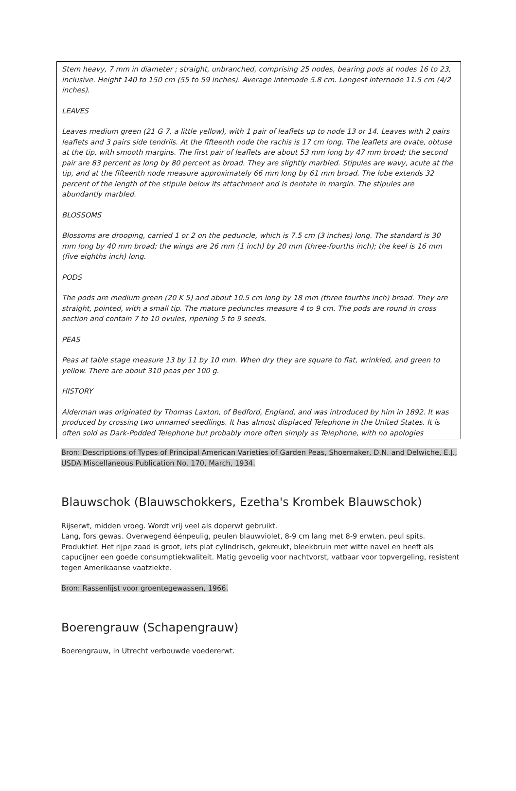Stem heavy, 7 mm in diameter ; straight, unbranched, comprising 25 nodes, bearing pods at nodes 16 to 23, inclusive. Height 140 to 150 cm (55 to 59 inches). Average internode 5.8 cm. Longest internode 11.5 cm (4/2 inches).
LEAVES
Leaves medium green (21 G 7, a little yellow), with 1 pair of leaflets up to node 13 or 14. Leaves with 2 pairs leaflets and 3 pairs side tendrils. At the fifteenth node the rachis is 17 cm long. The leaflets are ovate, obtuse at the tip, with smooth margins. The first pair of leaflets are about 53 mm long by 47 mm broad; the second pair are 83 percent as long by 80 percent as broad. They are slightly marbled. Stipules are wavy, acute at the tip, and at the fifteenth node measure approximately 66 mm long by 61 mm broad. The lobe extends 32 percent of the length of the stipule below its attachment and is dentate in margin. The stipules are abundantly marbled.
BLOSSOMS
Blossoms are drooping, carried 1 or 2 on the peduncle, which is 7.5 cm (3 inches) long. The standard is 30 mm long by 40 mm broad; the wings are 26 mm (1 inch) by 20 mm (three-fourths inch); the keel is 16 mm (five eighths inch) long.
PODS
The pods are medium green (20 K 5) and about 10.5 cm long by 18 mm (three fourths inch) broad. They are straight, pointed, with a small tip. The mature peduncles measure 4 to 9 cm. The pods are round in cross section and contain 7 to 10 ovules, ripening 5 to 9 seeds.
PEAS
Peas at table stage measure 13 by 11 by 10 mm. When dry they are square to flat, wrinkled, and green to yellow. There are about 310 peas per 100 g.
HISTORY
Alderman was originated by Thomas Laxton, of Bedford, England, and was introduced by him in 1892. It was produced by crossing two unnamed seedlings. It has almost displaced Telephone in the United States. It is often sold as Dark-Podded Telephone but probably more often simply as Telephone, with no apologies
Bron: Descriptions of Types of Principal American Varieties of Garden Peas, Shoemaker, D.N. and Delwiche, E.J., USDA Miscellaneous Publication No. 170, March, 1934.
Blauwschok (Blauwschokkers, Ezetha's Krombek Blauwschok)
Rijserwt, midden vroeg. Wordt vrij veel als doperwt gebruikt.
Lang, fors gewas. Overwegend éénpeulig, peulen blauwviolet, 8-9 cm lang met 8-9 erwten, peul spits. Produktief. Het rijpe zaad is groot, iets plat cylindrisch, gekreukt, bleekbruin met witte navel en heeft als capucijner een goede consumptiekwaliteit. Matig gevoelig voor nachtvorst, vatbaar voor topvergeling, resistent tegen Amerikaanse vaatziekte.
Bron: Rassenlijst voor groentegewassen, 1966.
Boerengrauw (Schapengrauw)
Boerengrauw, in Utrecht verbouwde voedererwt.